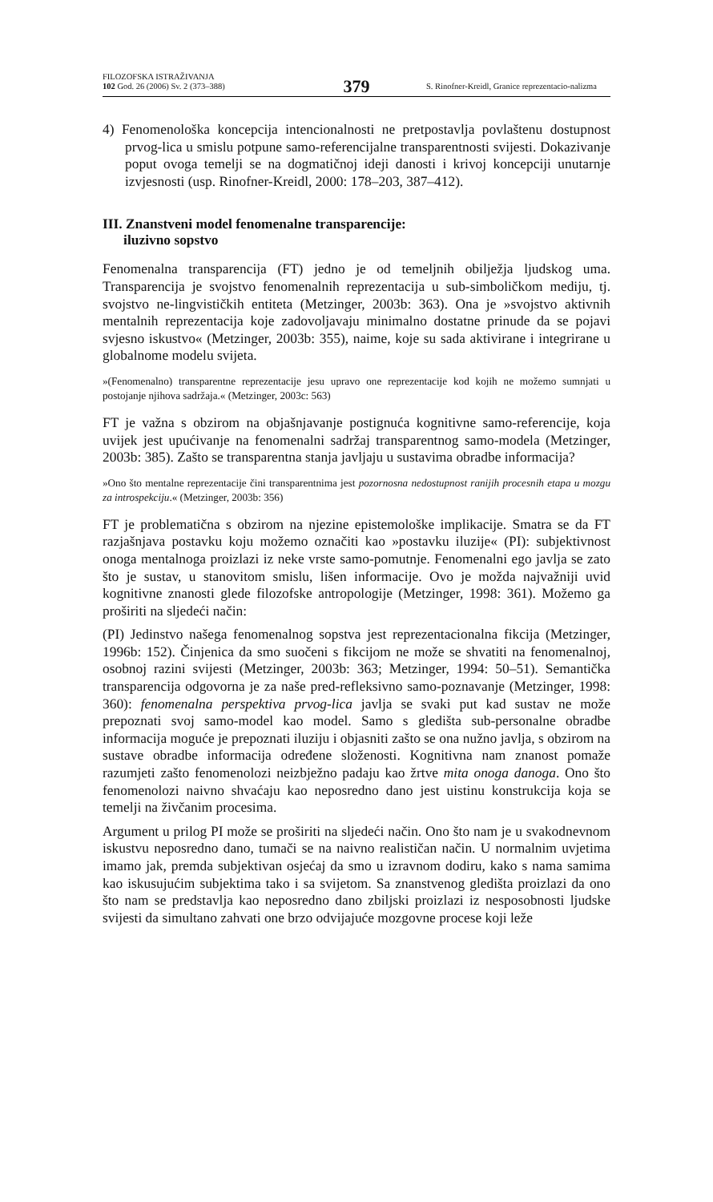FILOZOFSKA ISTRAŽIVANJA
102 God. 26 (2006) Sv. 2 (373–388)
379
S. Rinofner-Kreidl, Granice reprezentacio-nalizma
4) Fenomenološka koncepcija intencionalnosti ne pretpostavlja povlaštenu dostupnost prvog-lica u smislu potpune samo-referencijalne transparentnosti svijesti. Dokazivanje poput ovoga temelji se na dogmatičnoj ideji danosti i krivoj koncepciji unutarnje izvjesnosti (usp. Rinofner-Kreidl, 2000: 178–203, 387–412).
III. Znanstveni model fenomenalne transparencije:
iluzivno sopstvo
Fenomenalna transparencija (FT) jedno je od temeljnih obilježja ljudskog uma. Transparencija je svojstvo fenomenalnih reprezentacija u sub-simboličkom mediju, tj. svojstvo ne-lingvističkih entiteta (Metzinger, 2003b: 363). Ona je »svojstvo aktivnih mentalnih reprezentacija koje zadovoljavaju minimalno dostatne prinude da se pojavi svjesno iskustvo« (Metzinger, 2003b: 355), naime, koje su sada aktivirane i integrirane u globalnome modelu svijeta.
»(Fenomenalno) transparentne reprezentacije jesu upravo one reprezentacije kod kojih ne možemo sumnjati u postojanje njihova sadržaja.« (Metzinger, 2003c: 563)
FT je važna s obzirom na objašnjavanje postignuća kognitivne samo-referencije, koja uvijek jest upućivanje na fenomenalni sadržaj transparentnog samo-modela (Metzinger, 2003b: 385). Zašto se transparentna stanja javljaju u sustavima obradbe informacija?
»Ono što mentalne reprezentacije čini transparentnima jest pozornosna nedostupnost ranijih procesnih etapa u mozgu za introspekciju.« (Metzinger, 2003b: 356)
FT je problematična s obzirom na njezine epistemološke implikacije. Smatra se da FT razjašnjava postavku koju možemo označiti kao »postavku iluzije« (PI): subjektivnost onoga mentalnoga proizlazi iz neke vrste samo-pomutnje. Fenomenalni ego javlja se zato što je sustav, u stanovitom smislu, lišen informacije. Ovo je možda najvažniji uvid kognitivne znanosti glede filozofske antropologije (Metzinger, 1998: 361). Možemo ga proširiti na sljedeći način:
(PI) Jedinstvo našega fenomenalnog sopstva jest reprezentacionalna fikcija (Metzinger, 1996b: 152). Činjenica da smo suočeni s fikcijom ne može se shvatiti na fenomenalnoj, osobnoj razini svijesti (Metzinger, 2003b: 363; Metzinger, 1994: 50–51). Semantička transparencija odgovorna je za naše pred-refleksivno samo-poznavanje (Metzinger, 1998: 360): fenomenalna perspektiva prvog-lica javlja se svaki put kad sustav ne može prepoznati svoj samo-model kao model. Samo s gledišta sub-personalne obradbe informacija moguće je prepoznati iluziju i objasniti zašto se ona nužno javlja, s obzirom na sustave obradbe informacija određene složenosti. Kognitivna nam znanost pomaže razumjeti zašto fenomenolozi neizbježno padaju kao žrtve mita onoga danoga. Ono što fenomenolozi naivno shvaćaju kao neposredno dano jest uistinu konstrukcija koja se temelji na živčanim procesima.
Argument u prilog PI može se proširiti na sljedeći način. Ono što nam je u svakodnevnom iskustvu neposredno dano, tumači se na naivno realističan način. U normalnim uvjetima imamo jak, premda subjektivan osjećaj da smo u izravnom dodiru, kako s nama samima kao iskusujućim subjektima tako i sa svijetom. Sa znanstvenog gledišta proizlazi da ono što nam se predstavlja kao neposredno dano zbiljski proizlazi iz nesposobnosti ljudske svijesti da simultano zahvati one brzo odvijajuće mozgovne procese koji leže